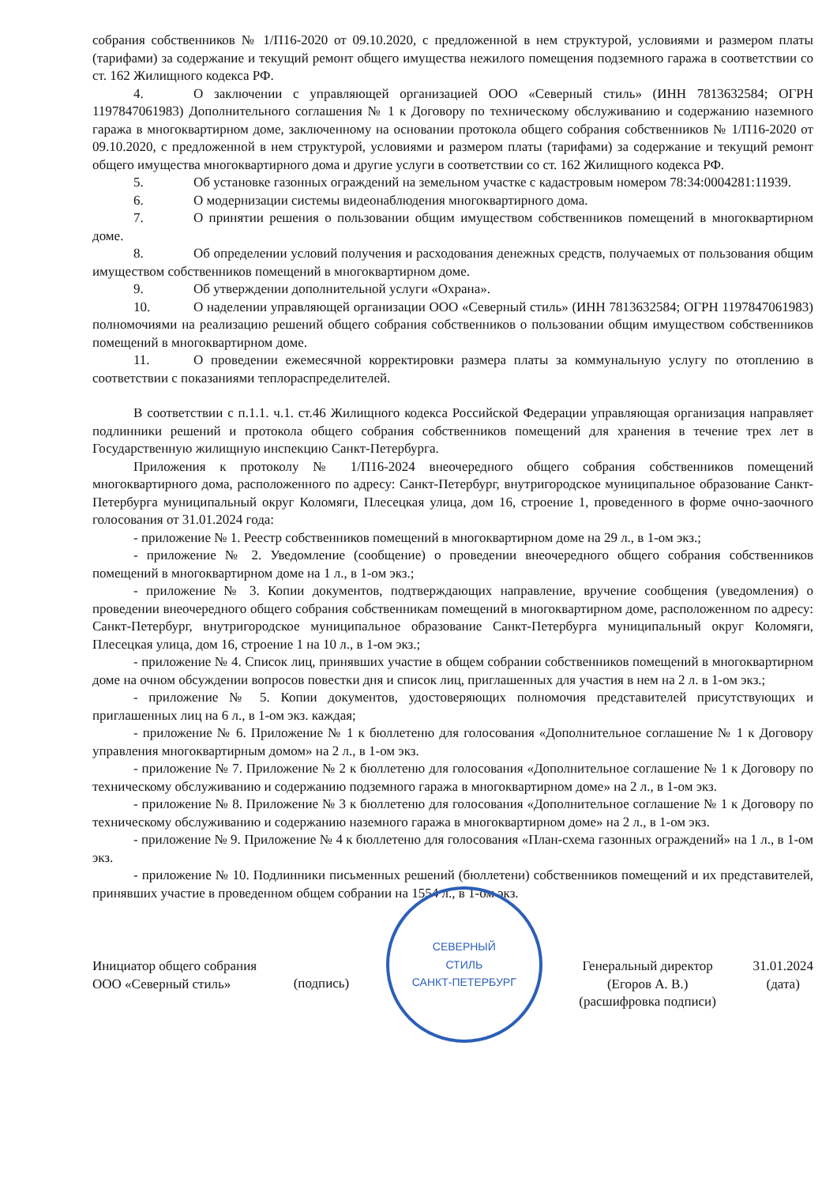собрания собственников № 1/П16-2020 от 09.10.2020, с предложенной в нем структурой, условиями и размером платы (тарифами) за содержание и текущий ремонт общего имущества нежилого помещения подземного гаража в соответствии со ст. 162 Жилищного кодекса РФ.
4. О заключении с управляющей организацией ООО «Северный стиль» (ИНН 7813632584; ОГРН 1197847061983) Дополнительного соглашения № 1 к Договору по техническому обслуживанию и содержанию наземного гаража в многоквартирном доме, заключенному на основании протокола общего собрания собственников № 1/П16-2020 от 09.10.2020, с предложенной в нем структурой, условиями и размером платы (тарифами) за содержание и текущий ремонт общего имущества многоквартирного дома и другие услуги в соответствии со ст. 162 Жилищного кодекса РФ.
5. Об установке газонных ограждений на земельном участке с кадастровым номером 78:34:0004281:11939.
6. О модернизации системы видеонаблюдения многоквартирного дома.
7. О принятии решения о пользовании общим имуществом собственников помещений в многоквартирном доме.
8. Об определении условий получения и расходования денежных средств, получаемых от пользования общим имуществом собственников помещений в многоквартирном доме.
9. Об утверждении дополнительной услуги «Охрана».
10. О наделении управляющей организации ООО «Северный стиль» (ИНН 7813632584; ОГРН 1197847061983) полномочиями на реализацию решений общего собрания собственников о пользовании общим имуществом собственников помещений в многоквартирном доме.
11. О проведении ежемесячной корректировки размера платы за коммунальную услугу по отоплению в соответствии с показаниями теплораспределителей.
В соответствии с п.1.1. ч.1. ст.46 Жилищного кодекса Российской Федерации управляющая организация направляет подлинники решений и протокола общего собрания собственников помещений для хранения в течение трех лет в Государственную жилищную инспекцию Санкт-Петербурга.
Приложения к протоколу № 1/П16-2024 внеочередного общего собрания собственников помещений многоквартирного дома, расположенного по адресу: Санкт-Петербург, внутригородское муниципальное образование Санкт-Петербурга муниципальный округ Коломяги, Плесецкая улица, дом 16, строение 1, проведенного в форме очно-заочного голосования от 31.01.2024 года:
- приложение № 1. Реестр собственников помещений в многоквартирном доме на 29 л., в 1-ом экз.;
- приложение № 2. Уведомление (сообщение) о проведении внеочередного общего собрания собственников помещений в многоквартирном доме на 1 л., в 1-ом экз.;
- приложение № 3. Копии документов, подтверждающих направление, вручение сообщения (уведомления) о проведении внеочередного общего собрания собственникам помещений в многоквартирном доме, расположенном по адресу: Санкт-Петербург, внутригородское муниципальное образование Санкт-Петербурга муниципальный округ Коломяги, Плесецкая улица, дом 16, строение 1 на 10 л., в 1-ом экз.;
- приложение № 4. Список лиц, принявших участие в общем собрании собственников помещений в многоквартирном доме на очном обсуждении вопросов повестки дня и список лиц, приглашенных для участия в нем на 2 л. в 1-ом экз.;
- приложение № 5. Копии документов, удостоверяющих полномочия представителей присутствующих и приглашенных лиц на 6 л., в 1-ом экз. каждая;
- приложение № 6. Приложение № 1 к бюллетеню для голосования «Дополнительное соглашение № 1 к Договору управления многоквартирным домом» на 2 л., в 1-ом экз.
- приложение № 7. Приложение № 2 к бюллетеню для голосования «Дополнительное соглашение № 1 к Договору по техническому обслуживанию и содержанию подземного гаража в многоквартирном доме» на 2 л., в 1-ом экз.
- приложение № 8. Приложение № 3 к бюллетеню для голосования «Дополнительное соглашение № 1 к Договору по техническому обслуживанию и содержанию наземного гаража в многоквартирном доме» на 2 л., в 1-ом экз.
- приложение № 9. Приложение № 4 к бюллетеню для голосования «План-схема газонных ограждений» на 1 л., в 1-ом экз.
- приложение № 10. Подлинники письменных решений (бюллетени) собственников помещений и их представителей, принявших участие в проведенном общем собрании на 1554 л., в 1-ом экз.
Инициатор общего собрания
ООО «Северный стиль»
(подпись)
СЕВЕРНЫЙ
СТИЛЬ
САНКТ-ПЕТЕРБУРГ
Генеральный директор
(Егоров А. В.)
(расшифровка подписи)
31.01.2024
(дата)